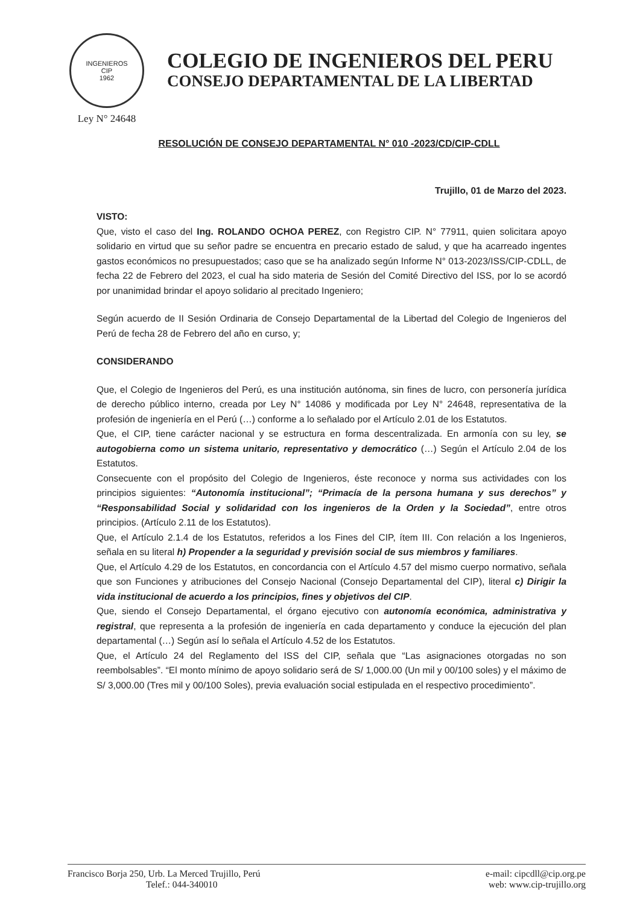INGENIEROS
CIP
1962
Ley N° 24648
COLEGIO DE INGENIEROS DEL PERU
CONSEJO DEPARTAMENTAL DE LA LIBERTAD
RESOLUCIÓN DE CONSEJO DEPARTAMENTAL N° 010 -2023/CD/CIP-CDLL
Trujillo, 01 de Marzo del 2023.
VISTO:
Que, visto el caso del Ing. ROLANDO OCHOA PEREZ, con Registro CIP. N° 77911, quien solicitara apoyo solidario en virtud que su señor padre se encuentra en precario estado de salud, y que ha acarreado ingentes gastos económicos no presupuestados; caso que se ha analizado según Informe N° 013-2023/ISS/CIP-CDLL, de fecha 22 de Febrero del 2023, el cual ha sido materia de Sesión del Comité Directivo del ISS, por lo se acordó por unanimidad brindar el apoyo solidario al precitado Ingeniero;
Según acuerdo de II Sesión Ordinaria de Consejo Departamental de la Libertad del Colegio de Ingenieros del Perú de fecha 28 de Febrero del año en curso, y;
CONSIDERANDO
Que, el Colegio de Ingenieros del Perú, es una institución autónoma, sin fines de lucro, con personería jurídica de derecho público interno, creada por Ley N° 14086 y modificada por Ley N° 24648, representativa de la profesión de ingeniería en el Perú (…) conforme a lo señalado por el Artículo 2.01 de los Estatutos.
Que, el CIP, tiene carácter nacional y se estructura en forma descentralizada. En armonía con su ley, se autogobierna como un sistema unitario, representativo y democrático (…) Según el Artículo 2.04 de los Estatutos.
Consecuente con el propósito del Colegio de Ingenieros, éste reconoce y norma sus actividades con los principios siguientes: “Autonomía institucional”; “Primacía de la persona humana y sus derechos” y “Responsabilidad Social y solidaridad con los ingenieros de la Orden y la Sociedad”, entre otros principios. (Artículo 2.11 de los Estatutos).
Que, el Artículo 2.1.4 de los Estatutos, referidos a los Fines del CIP, ítem III. Con relación a los Ingenieros, señala en su literal h) Propender a la seguridad y previsión social de sus miembros y familiares.
Que, el Artículo 4.29 de los Estatutos, en concordancia con el Artículo 4.57 del mismo cuerpo normativo, señala que son Funciones y atribuciones del Consejo Nacional (Consejo Departamental del CIP), literal c) Dirigir la vida institucional de acuerdo a los principios, fines y objetivos del CIP.
Que, siendo el Consejo Departamental, el órgano ejecutivo con autonomía económica, administrativa y registral, que representa a la profesión de ingeniería en cada departamento y conduce la ejecución del plan departamental (…) Según así lo señala el Artículo 4.52 de los Estatutos.
Que, el Artículo 24 del Reglamento del ISS del CIP, señala que “Las asignaciones otorgadas no son reembolsables”. “El monto mínimo de apoyo solidario será de S/ 1,000.00 (Un mil y 00/100 soles) y el máximo de S/ 3,000.00 (Tres mil y 00/100 Soles), previa evaluación social estipulada en el respectivo procedimiento”.
Francisco Borja 250, Urb. La Merced Trujillo, Perú
Telef.: 044-340010
e-mail: cipcdll@cip.org.pe
web: www.cip-trujillo.org